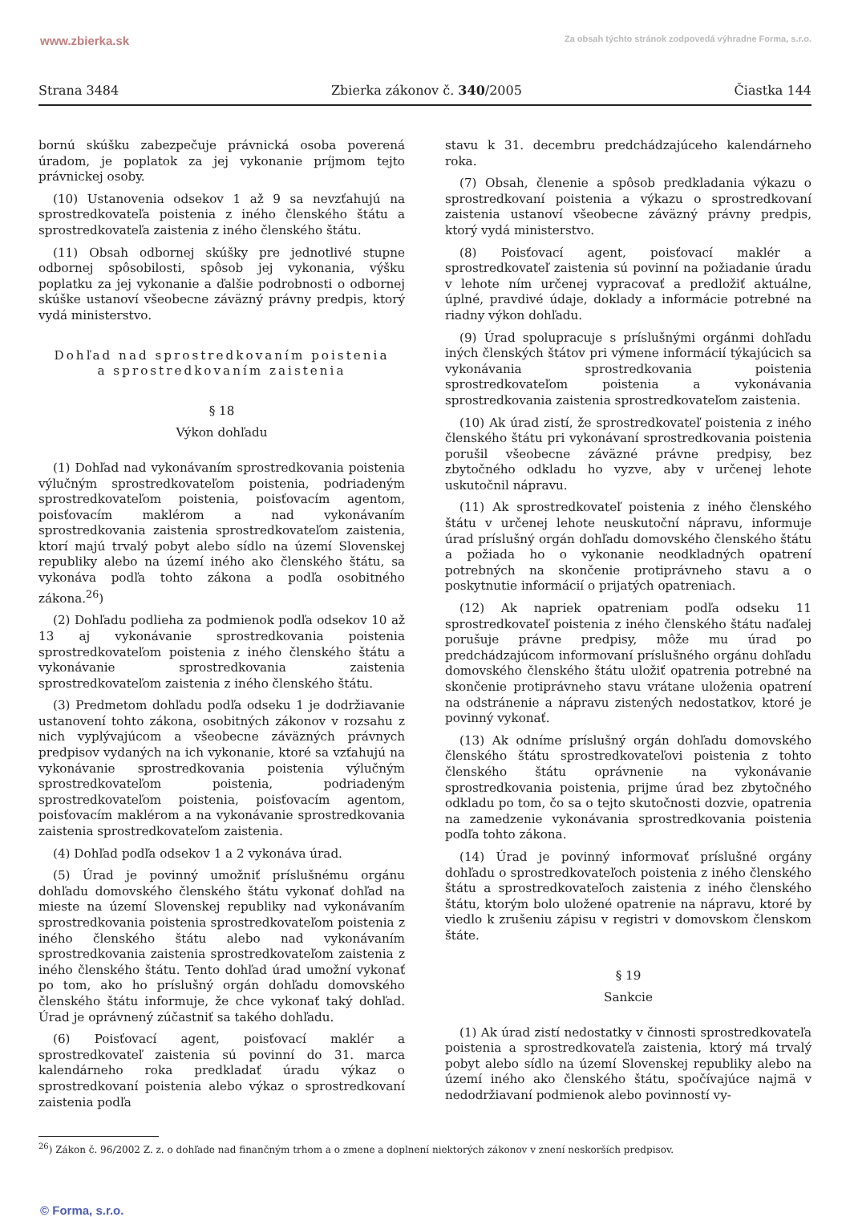www.zbierka.sk Za obsah týchto stránok zodpovedá výhradne Forma, s.r.o.
Strana 3484 Zbierka zákonov č. 340/2005 Čiastka 144
bornú skúšku zabezpečuje právnická osoba poverená úradom, je poplatok za jej vykonanie príjmom tejto právnickej osoby.
(10) Ustanovenia odsekov 1 až 9 sa nevzťahujú na sprostredkovateľa poistenia z iného členského štátu a sprostredkovateľa zaistenia z iného členského štátu.
(11) Obsah odbornej skúšky pre jednotlivé stupne odbornej spôsobilosti, spôsob jej vykonania, výšku poplatku za jej vykonanie a ďalšie podrobnosti o odbornej skúške ustanoví všeobecne záväzný právny predpis, ktorý vydá ministerstvo.
Dohľad nad sprostredkovaním poistenia
a sprostredkovaním zaistenia
§ 18
Výkon dohľadu
(1) Dohľad nad vykonávaním sprostredkovania poistenia výlučným sprostredkovateľom poistenia, podriadeným sprostredkovateľom poistenia, poisťovacím agentom, poisťovacím maklérom a nad vykonávaním sprostredkovania zaistenia sprostredkovateľom zaistenia, ktorí majú trvalý pobyt alebo sídlo na území Slovenskej republiky alebo na území iného ako členského štátu, sa vykonáva podľa tohto zákona a podľa osobitného zákona.<sup>26</sup>)
(2) Dohľadu podlieha za podmienok podľa odsekov 10 až 13 aj vykonávanie sprostredkovania poistenia sprostredkovateľom poistenia z iného členského štátu a vykonávanie sprostredkovania zaistenia sprostredkovateľom zaistenia z iného členského štátu.
(3) Predmetom dohľadu podľa odseku 1 je dodržiavanie ustanovení tohto zákona, osobitných zákonov v rozsahu z nich vyplývajúcom a všeobecne záväzných právnych predpisov vydaných na ich vykonanie, ktoré sa vzťahujú na vykonávanie sprostredkovania poistenia výlučným sprostredkovateľom poistenia, podriadeným sprostredkovateľom poistenia, poisťovacím agentom, poisťovacím maklérom a na vykonávanie sprostredkovania zaistenia sprostredkovateľom zaistenia.
(4) Dohľad podľa odsekov 1 a 2 vykonáva úrad.
(5) Úrad je povinný umožniť príslušnému orgánu dohľadu domovského členského štátu vykonať dohľad na mieste na území Slovenskej republiky nad vykonávaním sprostredkovania poistenia sprostredkovateľom poistenia z iného členského štátu alebo nad vykonávaním sprostredkovania zaistenia sprostredkovateľom zaistenia z iného členského štátu. Tento dohľad úrad umožní vykonať po tom, ako ho príslušný orgán dohľadu domovského členského štátu informuje, že chce vykonať taký dohľad. Úrad je oprávnený zúčastniť sa takého dohľadu.
(6) Poisťovací agent, poisťovací maklér a sprostredkovateľ zaistenia sú povinní do 31. marca kalendárneho roka predkladať úradu výkaz o sprostredkovaní poistenia alebo výkaz o sprostredkovaní zaistenia podľa
stavu k 31. decembru predchádzajúceho kalendárneho roka.
(7) Obsah, členenie a spôsob predkladania výkazu o sprostredkovaní poistenia a výkazu o sprostredkovaní zaistenia ustanoví všeobecne záväzný právny predpis, ktorý vydá ministerstvo.
(8) Poisťovací agent, poisťovací maklér a sprostredkovateľ zaistenia sú povinní na požiadanie úradu v lehote ním určenej vypracovať a predložiť aktuálne, úplné, pravdivé údaje, doklady a informácie potrebné na riadny výkon dohľadu.
(9) Úrad spolupracuje s príslušnými orgánmi dohľadu iných členských štátov pri výmene informácií týkajúcich sa vykonávania sprostredkovania poistenia sprostredkovateľom poistenia a vykonávania sprostredkovania zaistenia sprostredkovateľom zaistenia.
(10) Ak úrad zistí, že sprostredkovateľ poistenia z iného členského štátu pri vykonávaní sprostredkovania poistenia porušil všeobecne záväzné právne predpisy, bez zbytočného odkladu ho vyzve, aby v určenej lehote uskutočnil nápravu.
(11) Ak sprostredkovateľ poistenia z iného členského štátu v určenej lehote neuskutoční nápravu, informuje úrad príslušný orgán dohľadu domovského členského štátu a požiada ho o vykonanie neodkladných opatrení potrebných na skončenie protiprávneho stavu a o poskytnutie informácií o prijatých opatreniach.
(12) Ak napriek opatreniam podľa odseku 11 sprostredkovateľ poistenia z iného členského štátu naďalej porušuje právne predpisy, môže mu úrad po predchádzajúcom informovaní príslušného orgánu dohľadu domovského členského štátu uložiť opatrenia potrebné na skončenie protiprávneho stavu vrátane uloženia opatrení na odstránenie a nápravu zistených nedostatkov, ktoré je povinný vykonať.
(13) Ak odníme príslušný orgán dohľadu domovského členského štátu sprostredkovateľovi poistenia z tohto členského štátu oprávnenie na vykonávanie sprostredkovania poistenia, prijme úrad bez zbytočného odkladu po tom, čo sa o tejto skutočnosti dozvie, opatrenia na zamedzenie vykonávania sprostredkovania poistenia podľa tohto zákona.
(14) Úrad je povinný informovať príslušné orgány dohľadu o sprostredkovateľoch poistenia z iného členského štátu a sprostredkovateľoch zaistenia z iného členského štátu, ktorým bolo uložené opatrenie na nápravu, ktoré by viedlo k zrušeniu zápisu v registri v domovskom členskom štáte.
§ 19
Sankcie
(1) Ak úrad zistí nedostatky v činnosti sprostredkovateľa poistenia a sprostredkovateľa zaistenia, ktorý má trvalý pobyt alebo sídlo na území Slovenskej republiky alebo na území iného ako členského štátu, spočívajúce najmä v nedodržiavaní podmienok alebo povinností vy-
<sup>26</sup>) Zákon č. 96/2002 Z. z. o dohľade nad finančným trhom a o zmene a doplnení niektorých zákonov v znení neskorších predpisov.
© Forma, s.r.o.